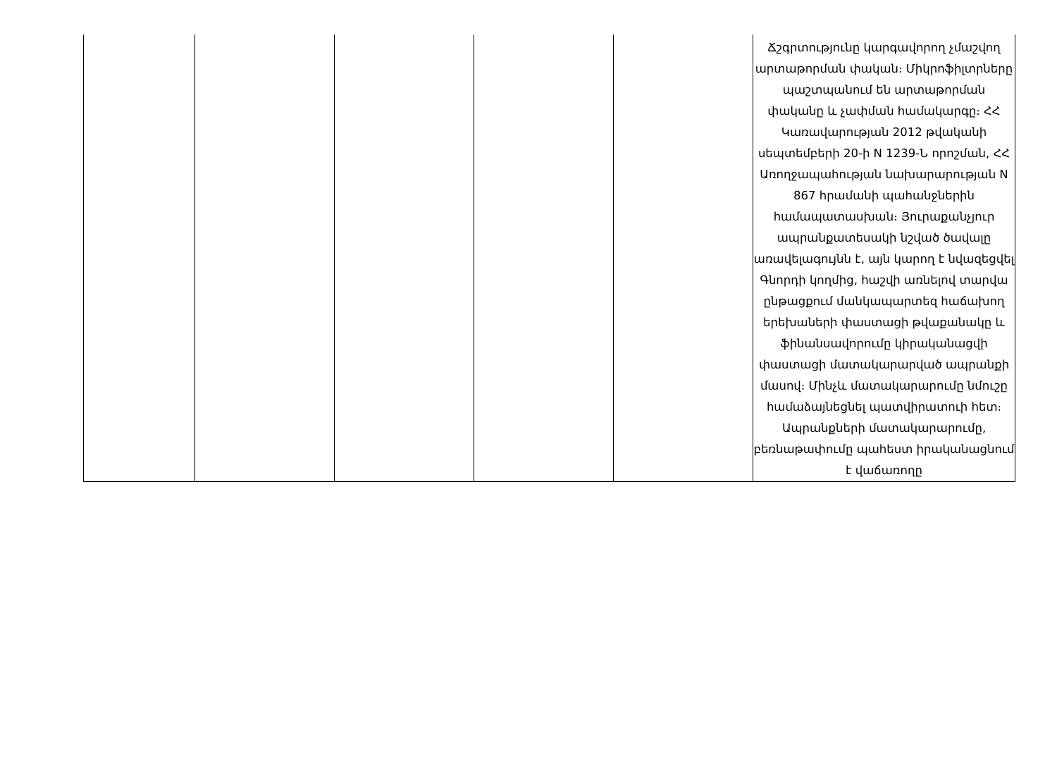| | | | | | Ճշգրտությունը կարգավորող չմաշվող արտաթորման փական։ Միկրոֆիլտրները պաշտպանում են արտաթորման փականը և չափման համակարգը։ ՀՀ Կառավարության 2012 թվականի սեպտեմբերի 20-ի N 1239-Ն որոշման, ՀՀ Առողջապահության նախարարության N 867 հրամանի պահանջներին համապատասխան։ Յուրաքանչյուր ապրանքատեսակի նշված ծավալը առավելագույնն է, այն կարող է նվազեցվել Գնորդի կողմից, հաշվի առնելով տարվա ընթացքում մանկապարտեզ հաճախող երեխաների փաստացի թվաքանակը և ֆինանսավորումը կիրականացվի փաստացի մատակարարված ապրանքի մասով։ Մինչև մատակարարումը նմուշը համաձայնեցնել պատվիրատուի հետ։ Ապրանքների մատակարարումը, բեռնաթափումը պահեստ իրականացնում է վաճառողը |